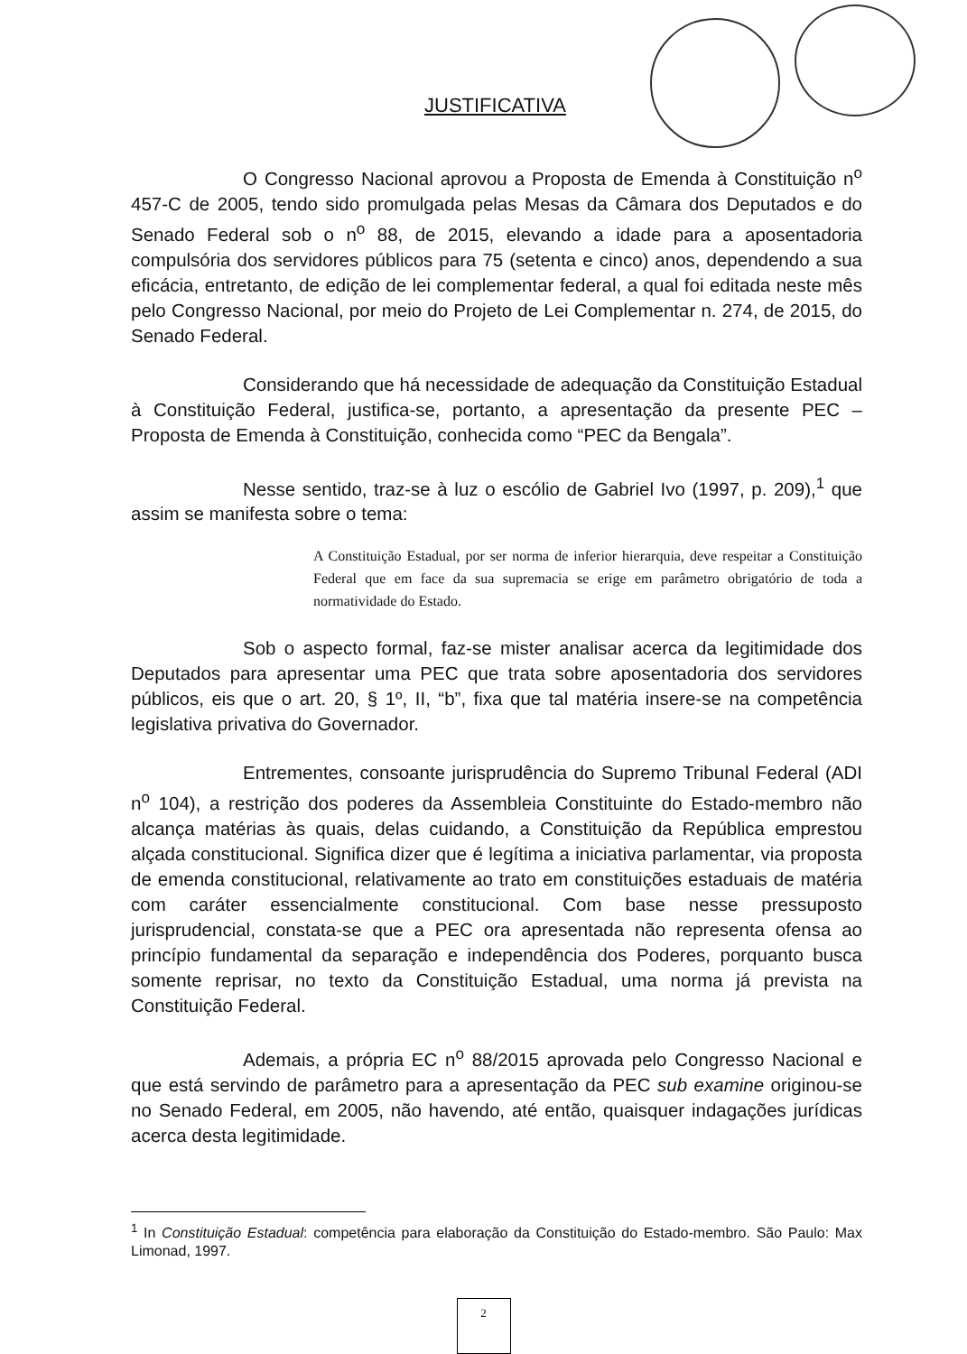JUSTIFICATIVA
O Congresso Nacional aprovou a Proposta de Emenda à Constituição n<sup>o</sup> 457-C de 2005, tendo sido promulgada pelas Mesas da Câmara dos Deputados e do Senado Federal sob o n<sup>o</sup> 88, de 2015, elevando a idade para a aposentadoria compulsória dos servidores públicos para 75 (setenta e cinco) anos, dependendo a sua eficácia, entretanto, de edição de lei complementar federal, a qual foi editada neste mês pelo Congresso Nacional, por meio do Projeto de Lei Complementar n. 274, de 2015, do Senado Federal.
Considerando que há necessidade de adequação da Constituição Estadual à Constituição Federal, justifica-se, portanto, a apresentação da presente PEC – Proposta de Emenda à Constituição, conhecida como “PEC da Bengala”.
Nesse sentido, traz-se à luz o escólio de Gabriel Ivo (1997, p. 209),<sup>1</sup> que assim se manifesta sobre o tema:
A Constituição Estadual, por ser norma de inferior hierarquia, deve respeitar a Constituição Federal que em face da sua supremacia se erige em parâmetro obrigatório de toda a normatividade do Estado.
Sob o aspecto formal, faz-se mister analisar acerca da legitimidade dos Deputados para apresentar uma PEC que trata sobre aposentadoria dos servidores públicos, eis que o art. 20, § 1º, II, “b”, fixa que tal matéria insere-se na competência legislativa privativa do Governador.
Entrementes, consoante jurisprudência do Supremo Tribunal Federal (ADI n<sup>o</sup> 104), a restrição dos poderes da Assembleia Constituinte do Estado-membro não alcança matérias às quais, delas cuidando, a Constituição da República emprestou alçada constitucional. Significa dizer que é legítima a iniciativa parlamentar, via proposta de emenda constitucional, relativamente ao trato em constituições estaduais de matéria com caráter essencialmente constitucional. Com base nesse pressuposto jurisprudencial, constata-se que a PEC ora apresentada não representa ofensa ao princípio fundamental da separação e independência dos Poderes, porquanto busca somente reprisar, no texto da Constituição Estadual, uma norma já prevista na Constituição Federal.
Ademais, a própria EC n<sup>o</sup> 88/2015 aprovada pelo Congresso Nacional e que está servindo de parâmetro para a apresentação da PEC sub examine originou-se no Senado Federal, em 2005, não havendo, até então, quaisquer indagações jurídicas acerca desta legitimidade.
<sup>1</sup> In Constituição Estadual: competência para elaboração da Constituição do Estado-membro. São Paulo: Max Limonad, 1997.
2